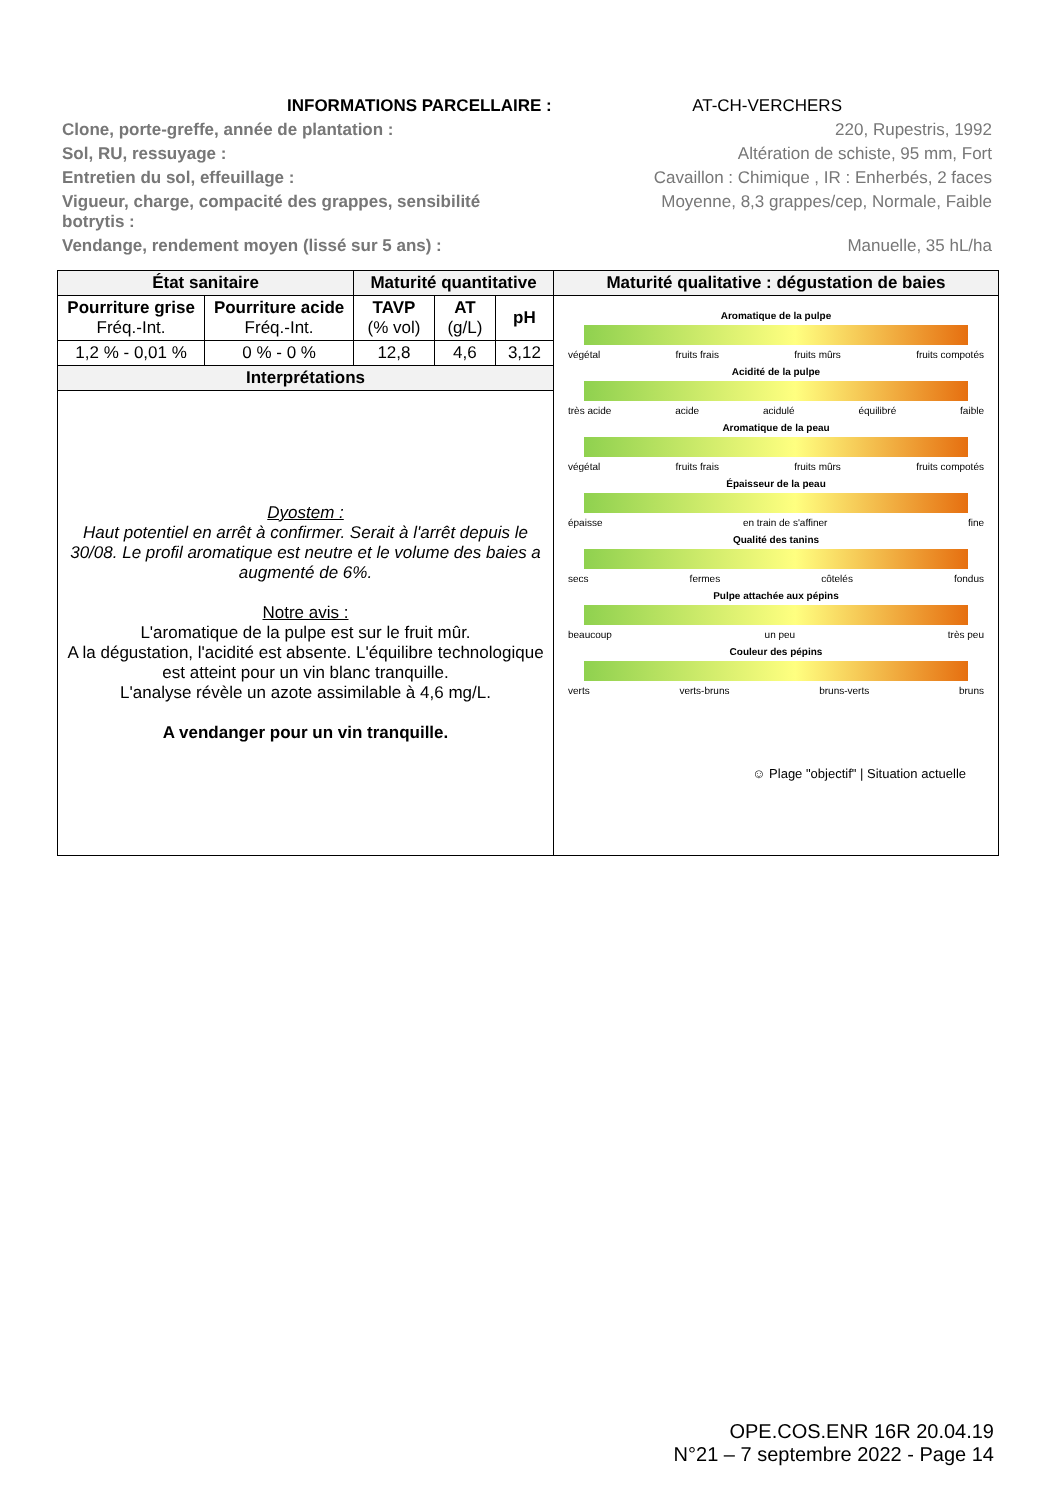INFORMATIONS PARCELLAIRE : AT-CH-VERCHERS
Clone, porte-greffe, année de plantation : 220, Rupestris, 1992
Sol, RU, ressuyage : Altération de schiste, 95 mm, Fort
Entretien du sol, effeuillage : Cavaillon : Chimique , IR : Enherbés, 2 faces
Vigueur, charge, compacité des grappes, sensibilité
botrytis : Moyenne, 8,3 grappes/cep, Normale, Faible
Vendange, rendement moyen (lissé sur 5 ans) : Manuelle, 35 hL/ha
| État sanitaire | | Maturité quantitative | | | Maturité qualitative : dégustation de baies |
| --- | --- | --- | --- | --- | --- |
| Pourriture grise Fréq.-Int. | Pourriture acide Fréq.-Int. | TAVP (% vol) | AT (g/L) | pH | Aromatique de la pulpe végétal fruits frais fruits mûrs fruits compotés Acidité de la pulpe très acide acide acidulé équilibré faible Aromatique de la peau végétal fruits frais fruits mûrs fruits compotés Épaisseur de la peau épaisse en train de s'affiner fine Qualité des tanins secs fermes côtelés fondus Pulpe attachée aux pépins beaucoup un peu très peu Couleur des pépins verts verts-bruns bruns-verts bruns ☺ Plage "objectif" / Situation actuelle |
| 1,2 % - 0,01 % | 0 % - 0 % | 12,8 | 4,6 | 3,12 | |
| Interprétations | | | | | |
| Dyostem : Haut potentiel en arrêt à confirmer. Serait à l'arrêt depuis le 30/08. Le profil aromatique est neutre et le volume des baies a augmenté de 6%. Notre avis : L'aromatique de la pulpe est sur le fruit mûr. A la dégustation, l'acidité est absente. L'équilibre technologique est atteint pour un vin blanc tranquille. L'analyse révèle un azote assimilable à 4,6 mg/L. A vendanger pour un vin tranquille. | | | | | |
OPE.COS.ENR 16R 20.04.19
N°21 – 7 septembre 2022 - Page 14